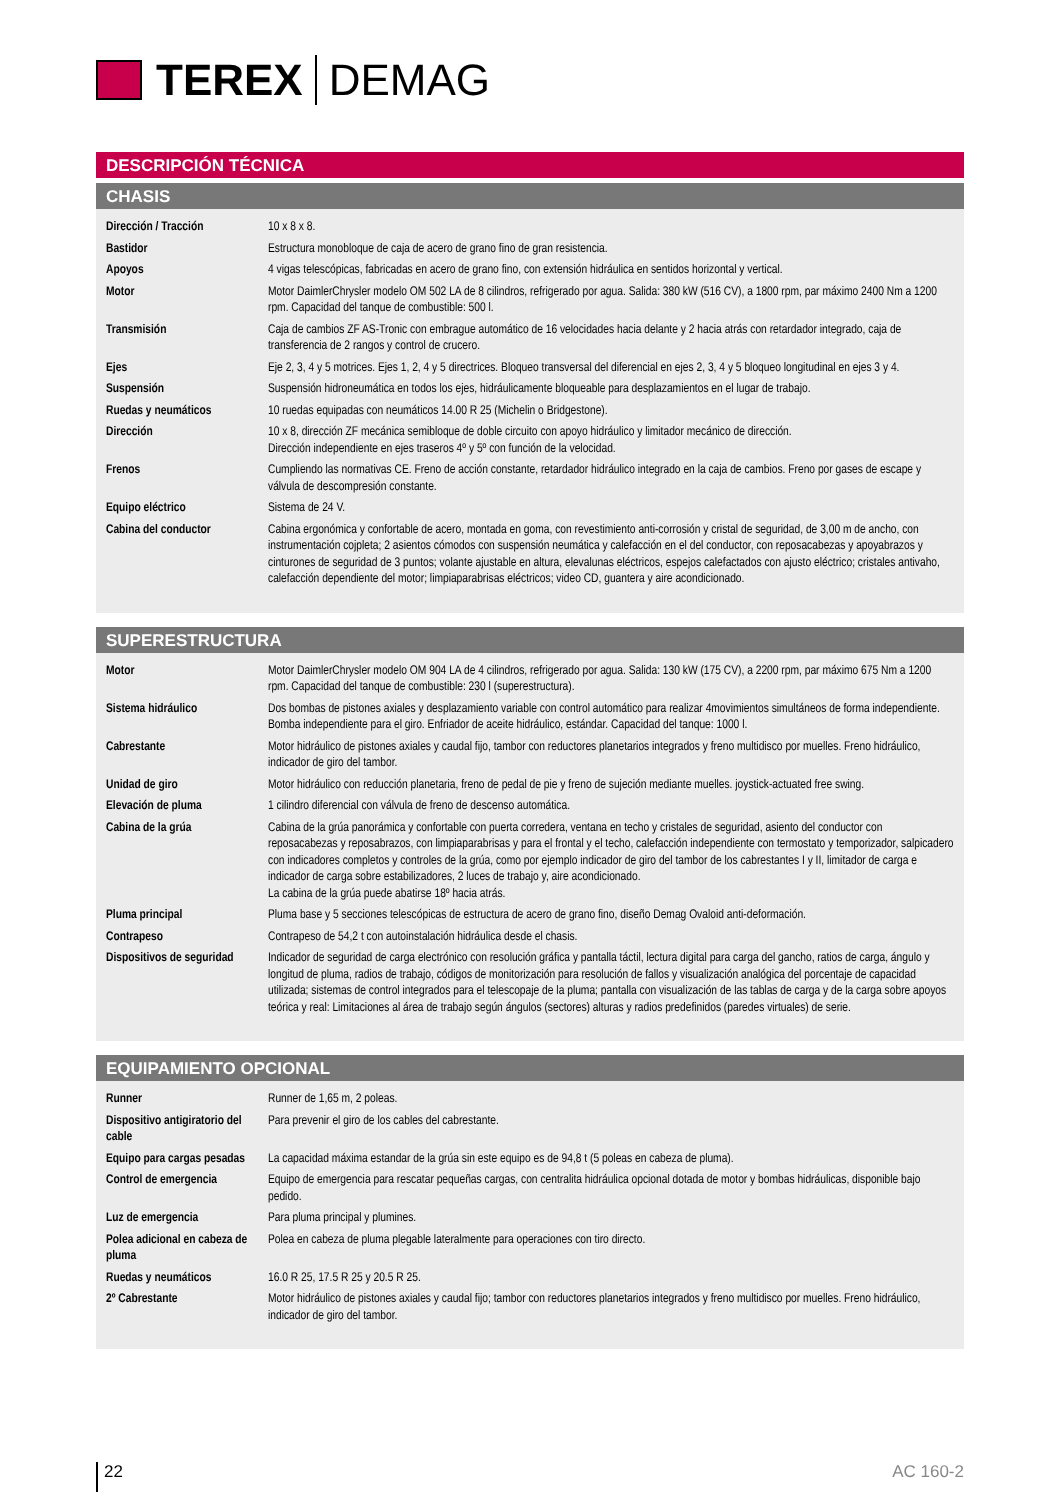TEREX DEMAG
DESCRIPCIÓN TÉCNICA
CHASIS
| Dirección / Tracción | 10 x 8 x 8. |
| Bastidor | Estructura monobloque de caja de acero de grano fino de gran resistencia. |
| Apoyos | 4 vigas telescópicas, fabricadas en acero de grano fino, con extensión hidráulica en sentidos horizontal y vertical. |
| Motor | Motor DaimlerChrysler modelo OM 502 LA de 8 cilindros, refrigerado por agua. Salida: 380 kW (516 CV), a 1800 rpm, par máximo 2400 Nm a 1200 rpm. Capacidad del tanque de combustible: 500 l. |
| Transmisión | Caja de cambios ZF AS-Tronic con embrague automático de 16 velocidades hacia delante y 2 hacia atrás con retardador integrado, caja de transferencia de 2 rangos y control de crucero. |
| Ejes | Eje 2, 3, 4 y 5 motrices. Ejes 1, 2, 4 y 5 directrices. Bloqueo transversal del diferencial en ejes 2, 3, 4 y 5 bloqueo longitudinal en ejes 3 y 4. |
| Suspensión | Suspensión hidroneumática en todos los ejes, hidráulicamente bloqueable para desplazamientos en el lugar de trabajo. |
| Ruedas y neumáticos | 10 ruedas equipadas con neumáticos 14.00 R 25 (Michelin o Bridgestone). |
| Dirección | 10 x 8, dirección ZF mecánica semibloque de doble circuito con apoyo hidráulico y limitador mecánico de dirección. Dirección independiente en ejes traseros 4º y 5º con función de la velocidad. |
| Frenos | Cumpliendo las normativas CE. Freno de acción constante, retardador hidráulico integrado en la caja de cambios. Freno por gases de escape y válvula de descompresión constante. |
| Equipo eléctrico | Sistema de 24 V. |
| Cabina del conductor | Cabina ergonómica y confortable de acero, montada en goma, con revestimiento anti-corrosión y cristal de seguridad, de 3,00 m de ancho, con instrumentación cojpleta; 2 asientos cómodos con suspensión neumática y calefacción en el del conductor, con reposacabezas y apoyabrazos y cinturones de seguridad de 3 puntos; volante ajustable en altura, elevalunas eléctricos, espejos calefactados con ajusto eléctrico; cristales antivaho, calefacción dependiente del motor; limpiaparabrisas eléctricos; video CD, guantera y aire acondicionado. |
SUPERESTRUCTURA
| Motor | Motor DaimlerChrysler modelo OM 904 LA de 4 cilindros, refrigerado por agua. Salida: 130 kW (175 CV), a 2200 rpm, par máximo 675 Nm a 1200 rpm. Capacidad del tanque de combustible: 230 l (superestructura). |
| Sistema hidráulico | Dos bombas de pistones axiales y desplazamiento variable con control automático para realizar 4movimientos simultáneos de forma independiente. Bomba independiente para el giro. Enfriador de aceite hidráulico, estándar. Capacidad del tanque: 1000 l. |
| Cabrestante | Motor hidráulico de pistones axiales y caudal fijo, tambor con reductores planetarios integrados y freno multidisco por muelles. Freno hidráulico, indicador de giro del tambor. |
| Unidad de giro | Motor hidráulico con reducción planetaria, freno de pedal de pie y freno de sujeción mediante muelles. joystick-actuated free swing. |
| Elevación de pluma | 1 cilindro diferencial con válvula de freno de descenso automática. |
| Cabina de la grúa | Cabina de la grúa panorámica y confortable con puerta corredera, ventana en techo y cristales de seguridad, asiento del conductor con reposacabezas y reposabrazos, con limpiaparabrisas y para el frontal y el techo, calefacción independiente con termostato y temporizador, salpicadero con indicadores completos y controles de la grúa, como por ejemplo indicador de giro del tambor de los cabrestantes I y II, limitador de carga e indicador de carga sobre estabilizadores, 2 luces de trabajo y, aire acondicionado. La cabina de la grúa puede abatirse 18º hacia atrás. |
| Pluma principal | Pluma base y 5 secciones telescópicas de estructura de acero de grano fino, diseño Demag Ovaloid anti-deformación. |
| Contrapeso | Contrapeso de 54,2 t con autoinstalación hidráulica desde el chasis. |
| Dispositivos de seguridad | Indicador de seguridad de carga electrónico con resolución gráfica y pantalla táctil, lectura digital para carga del gancho, ratios de carga, ángulo y longitud de pluma, radios de trabajo, códigos de monitorización para resolución de fallos y visualización analógica del porcentaje de capacidad utilizada; sistemas de control integrados para el telescopaje de la pluma; pantalla con visualización de las tablas de carga y de la carga sobre apoyos teórica y real: Limitaciones al área de trabajo según ángulos (sectores) alturas y radios predefinidos (paredes virtuales) de serie. |
EQUIPAMIENTO OPCIONAL
| Runner | Runner de 1,65 m, 2 poleas. |
| Dispositivo antigiratorio del cable | Para prevenir el giro de los cables del cabrestante. |
| Equipo para cargas pesadas | La capacidad máxima estandar de la grúa sin este equipo es de 94,8 t (5 poleas en cabeza de pluma). |
| Control de emergencia | Equipo de emergencia para rescatar pequeñas cargas, con centralita hidráulica opcional dotada de motor y bombas hidráulicas, disponible bajo pedido. |
| Luz de emergencia | Para pluma principal y plumines. |
| Polea adicional en cabeza de pluma | Polea en cabeza de pluma plegable lateralmente para operaciones con tiro directo. |
| Ruedas y neumáticos | 16.0 R 25, 17.5 R 25 y 20.5 R 25. |
| 2º Cabrestante | Motor hidráulico de pistones axiales y caudal fijo; tambor con reductores planetarios integrados y freno multidisco por muelles. Freno hidráulico, indicador de giro del tambor. |
22 AC 160-2